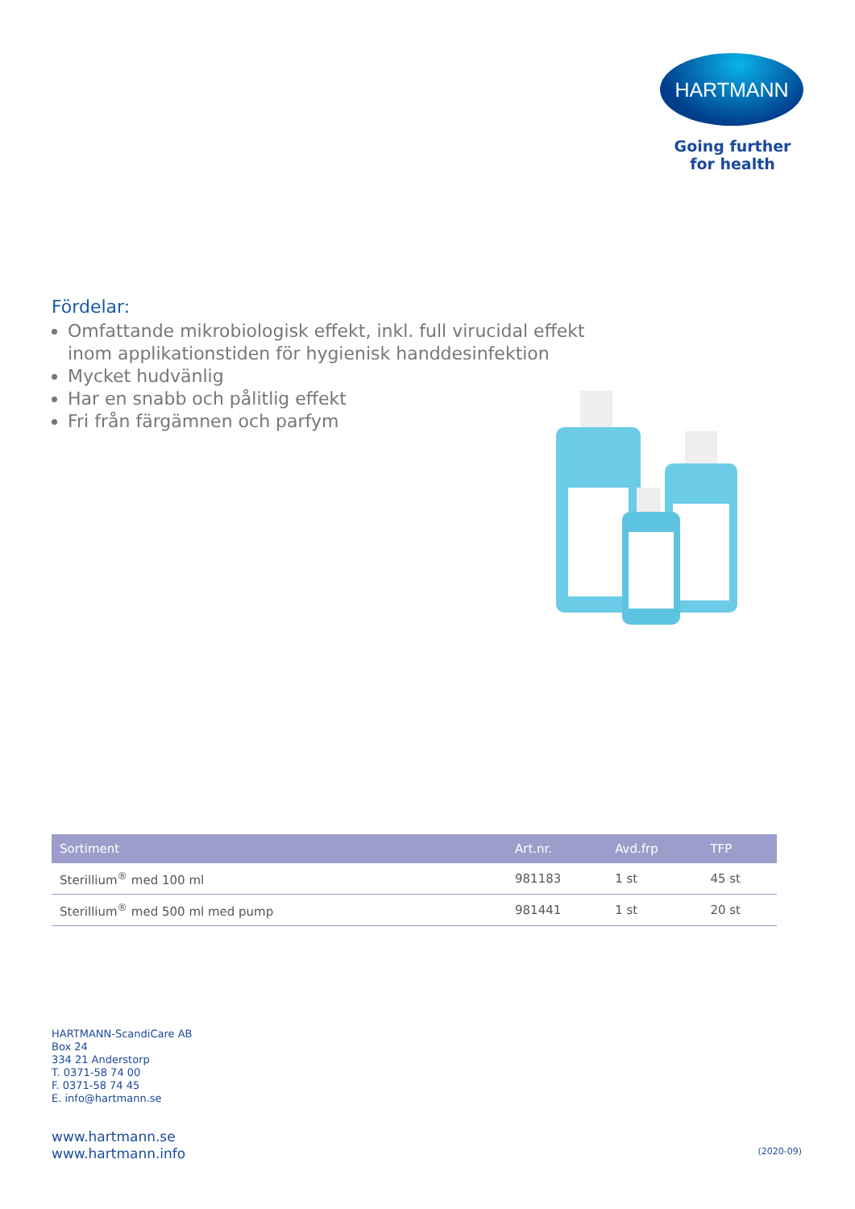HARTMANN
Going further
for health
Fördelar:
Omfattande mikrobiologisk effekt, inkl. full virucidal effekt inom applikationstiden för hygienisk handdesinfektion
Mycket hudvänlig
Har en snabb och pålitlig effekt
Fri från färgämnen och parfym
| Sortiment | Art.nr. | Avd.frp | TFP |
| --- | --- | --- | --- |
| Sterillium<sup>®</sup> med 100 ml | 981183 | 1 st | 45 st |
| Sterillium<sup>®</sup> med 500 ml med pump | 981441 | 1 st | 20 st |
HARTMANN-ScandiCare AB
Box 24
334 21 Anderstorp
T. 0371-58 74 00
F. 0371-58 74 45
E. info@hartmann.se
www.hartmann.se
www.hartmann.info
(2020-09)